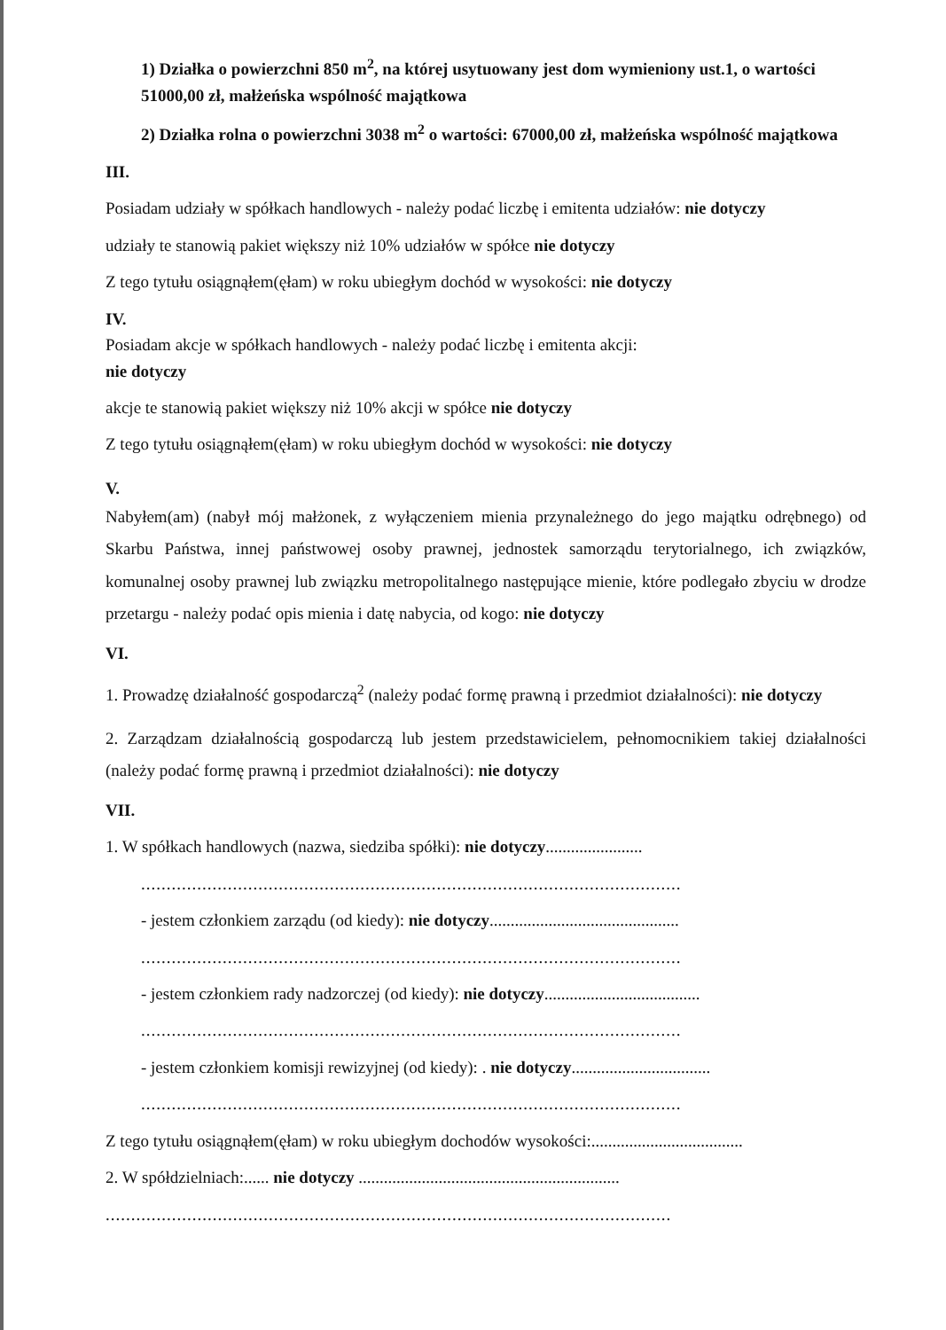1) Działka o powierzchni 850 m<sup>2</sup>, na której usytuowany jest dom wymieniony ust.1, o wartości 51000,00 zł, małżeńska wspólność majątkowa
2) Działka rolna o powierzchni 3038 m<sup>2</sup> o wartości: 67000,00 zł, małżeńska wspólność majątkowa
III.
Posiadam udziały w spółkach handlowych - należy podać liczbę i emitenta udziałów: nie dotyczy
udziały te stanowią pakiet większy niż 10% udziałów w spółce nie dotyczy
Z tego tytułu osiągnąłem(ęłam) w roku ubiegłym dochód w wysokości: nie dotyczy
IV.
Posiadam akcje w spółkach handlowych - należy podać liczbę i emitenta akcji:
nie dotyczy
akcje te stanowią pakiet większy niż 10% akcji w spółce nie dotyczy
Z tego tytułu osiągnąłem(ęłam) w roku ubiegłym dochód w wysokości: nie dotyczy
V.
Nabyłem(am) (nabył mój małżonek, z wyłączeniem mienia przynależnego do jego majątku odrębnego) od Skarbu Państwa, innej państwowej osoby prawnej, jednostek samorządu terytorialnego, ich związków, komunalnej osoby prawnej lub związku metropolitalnego następujące mienie, które podlegało zbyciu w drodze przetargu - należy podać opis mienia i datę nabycia, od kogo: nie dotyczy
VI.
1. Prowadzę działalność gospodarczą<sup>2</sup> (należy podać formę prawną i przedmiot działalności): nie dotyczy
2. Zarządzam działalnością gospodarczą lub jestem przedstawicielem, pełnomocnikiem takiej działalności (należy podać formę prawną i przedmiot działalności): nie dotyczy
VII.
1. W spółkach handlowych (nazwa, siedziba spółki): nie dotyczy.......................
..........................................................................................................
- jestem członkiem zarządu (od kiedy): nie dotyczy.............................................
..........................................................................................................
- jestem członkiem rady nadzorczej (od kiedy): nie dotyczy.....................................
..........................................................................................................
- jestem członkiem komisji rewizyjnej (od kiedy): . nie dotyczy.................................
..........................................................................................................
Z tego tytułu osiągnąłem(ęłam) w roku ubiegłym dochodów wysokości:....................................
2. W spółdzielniach:...... nie dotyczy ..............................................................
...............................................................................................................